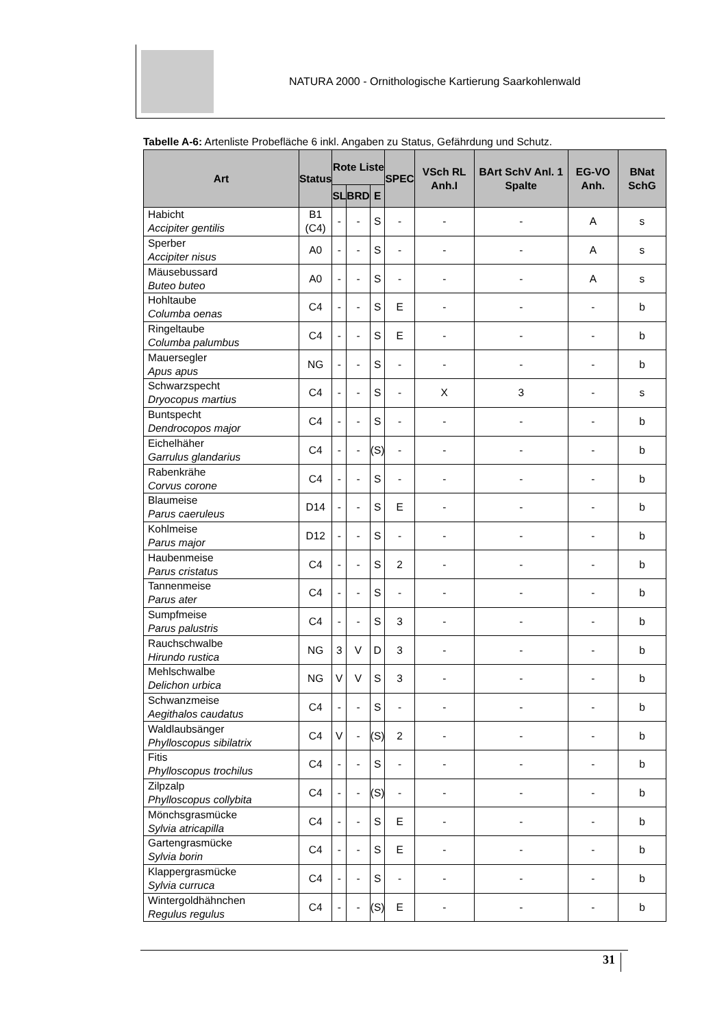NATURA 2000 - Ornithologische Kartierung Saarkohlenwald
Tabelle A-6: Artenliste Probefläche 6 inkl. Angaben zu Status, Gefährdung und Schutz.
| Art | Status | Rote Liste | | | SPEC | VSch RL Anh.I | BArt SchV Anl. 1 Spalte | EG-VO Anh. | BNat SchG |
| --- | --- | --- | --- | --- | --- | --- | --- | --- | --- |
| | | SL | BRD | E | | | | | |
| Habicht Accipiter gentilis | B1 (C4) | - | - | S | - | - | - | A | s |
| Sperber Accipiter nisus | A0 | - | - | S | - | - | - | A | s |
| Mäusebussard Buteo buteo | A0 | - | - | S | - | - | - | A | s |
| Hohltaube Columba oenas | C4 | - | - | S | E | - | - | - | b |
| Ringeltaube Columba palumbus | C4 | - | - | S | E | - | - | - | b |
| Mauersegler Apus apus | NG | - | - | S | - | - | - | - | b |
| Schwarzspecht Dryocopus martius | C4 | - | - | S | - | X | 3 | - | s |
| Buntspecht Dendrocopos major | C4 | - | - | S | - | - | - | - | b |
| Eichelhäher Garrulus glandarius | C4 | - | - | (S) | - | - | - | - | b |
| Rabenkrähe Corvus corone | C4 | - | - | S | - | - | - | - | b |
| Blaumeise Parus caeruleus | D14 | - | - | S | E | - | - | - | b |
| Kohlmeise Parus major | D12 | - | - | S | - | - | - | - | b |
| Haubenmeise Parus cristatus | C4 | - | - | S | 2 | - | - | - | b |
| Tannenmeise Parus ater | C4 | - | - | S | - | - | - | - | b |
| Sumpfmeise Parus palustris | C4 | - | - | S | 3 | - | - | - | b |
| Rauchschwalbe Hirundo rustica | NG | 3 | V | D | 3 | - | - | - | b |
| Mehlschwalbe Delichon urbica | NG | V | V | S | 3 | - | - | - | b |
| Schwanzmeise Aegithalos caudatus | C4 | - | - | S | - | - | - | - | b |
| Waldlaubsänger Phylloscopus sibilatrix | C4 | V | - | (S) | 2 | - | - | - | b |
| Fitis Phylloscopus trochilus | C4 | - | - | S | - | - | - | - | b |
| Zilpzalp Phylloscopus collybita | C4 | - | - | (S) | - | - | - | - | b |
| Mönchsgrasmücke Sylvia atricapilla | C4 | - | - | S | E | - | - | - | b |
| Gartengrasmücke Sylvia borin | C4 | - | - | S | E | - | - | - | b |
| Klappergrasmücke Sylvia curruca | C4 | - | - | S | - | - | - | - | b |
| Wintergoldhähnchen Regulus regulus | C4 | - | - | (S) | E | - | - | - | b |
31